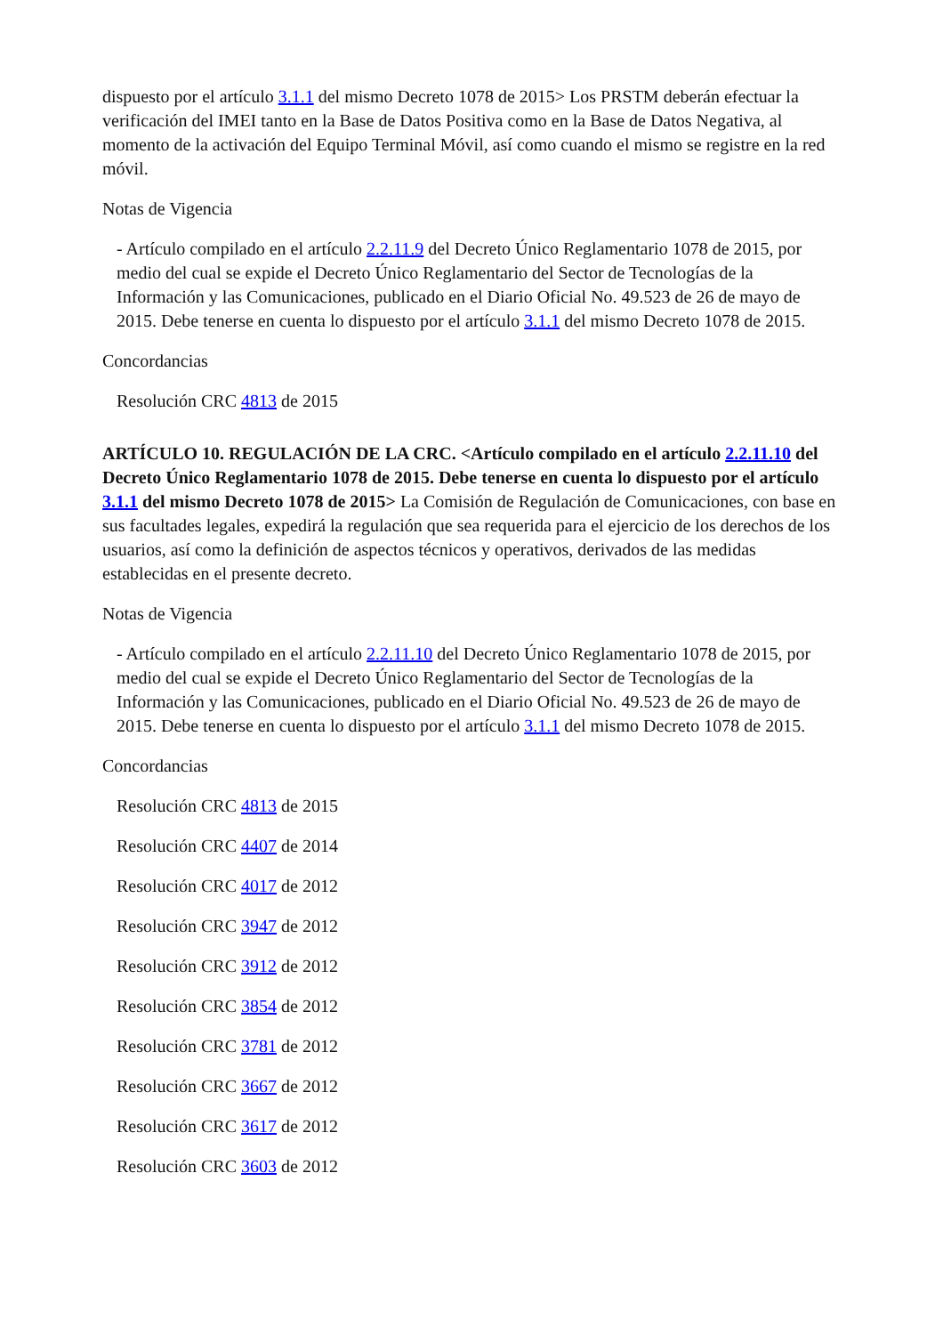dispuesto por el artículo 3.1.1 del mismo Decreto 1078 de 2015> Los PRSTM deberán efectuar la verificación del IMEI tanto en la Base de Datos Positiva como en la Base de Datos Negativa, al momento de la activación del Equipo Terminal Móvil, así como cuando el mismo se registre en la red móvil.
Notas de Vigencia
- Artículo compilado en el artículo 2.2.11.9 del Decreto Único Reglamentario 1078 de 2015, por medio del cual se expide el Decreto Único Reglamentario del Sector de Tecnologías de la Información y las Comunicaciones, publicado en el Diario Oficial No. 49.523 de 26 de mayo de 2015. Debe tenerse en cuenta lo dispuesto por el artículo 3.1.1 del mismo Decreto 1078 de 2015.
Concordancias
Resolución CRC 4813 de 2015
ARTÍCULO 10. REGULACIÓN DE LA CRC. <Artículo compilado en el artículo 2.2.11.10 del Decreto Único Reglamentario 1078 de 2015. Debe tenerse en cuenta lo dispuesto por el artículo 3.1.1 del mismo Decreto 1078 de 2015> La Comisión de Regulación de Comunicaciones, con base en sus facultades legales, expedirá la regulación que sea requerida para el ejercicio de los derechos de los usuarios, así como la definición de aspectos técnicos y operativos, derivados de las medidas establecidas en el presente decreto.
Notas de Vigencia
- Artículo compilado en el artículo 2.2.11.10 del Decreto Único Reglamentario 1078 de 2015, por medio del cual se expide el Decreto Único Reglamentario del Sector de Tecnologías de la Información y las Comunicaciones, publicado en el Diario Oficial No. 49.523 de 26 de mayo de 2015. Debe tenerse en cuenta lo dispuesto por el artículo 3.1.1 del mismo Decreto 1078 de 2015.
Concordancias
Resolución CRC 4813 de 2015
Resolución CRC 4407 de 2014
Resolución CRC 4017 de 2012
Resolución CRC 3947 de 2012
Resolución CRC 3912 de 2012
Resolución CRC 3854 de 2012
Resolución CRC 3781 de 2012
Resolución CRC 3667 de 2012
Resolución CRC 3617 de 2012
Resolución CRC 3603 de 2012